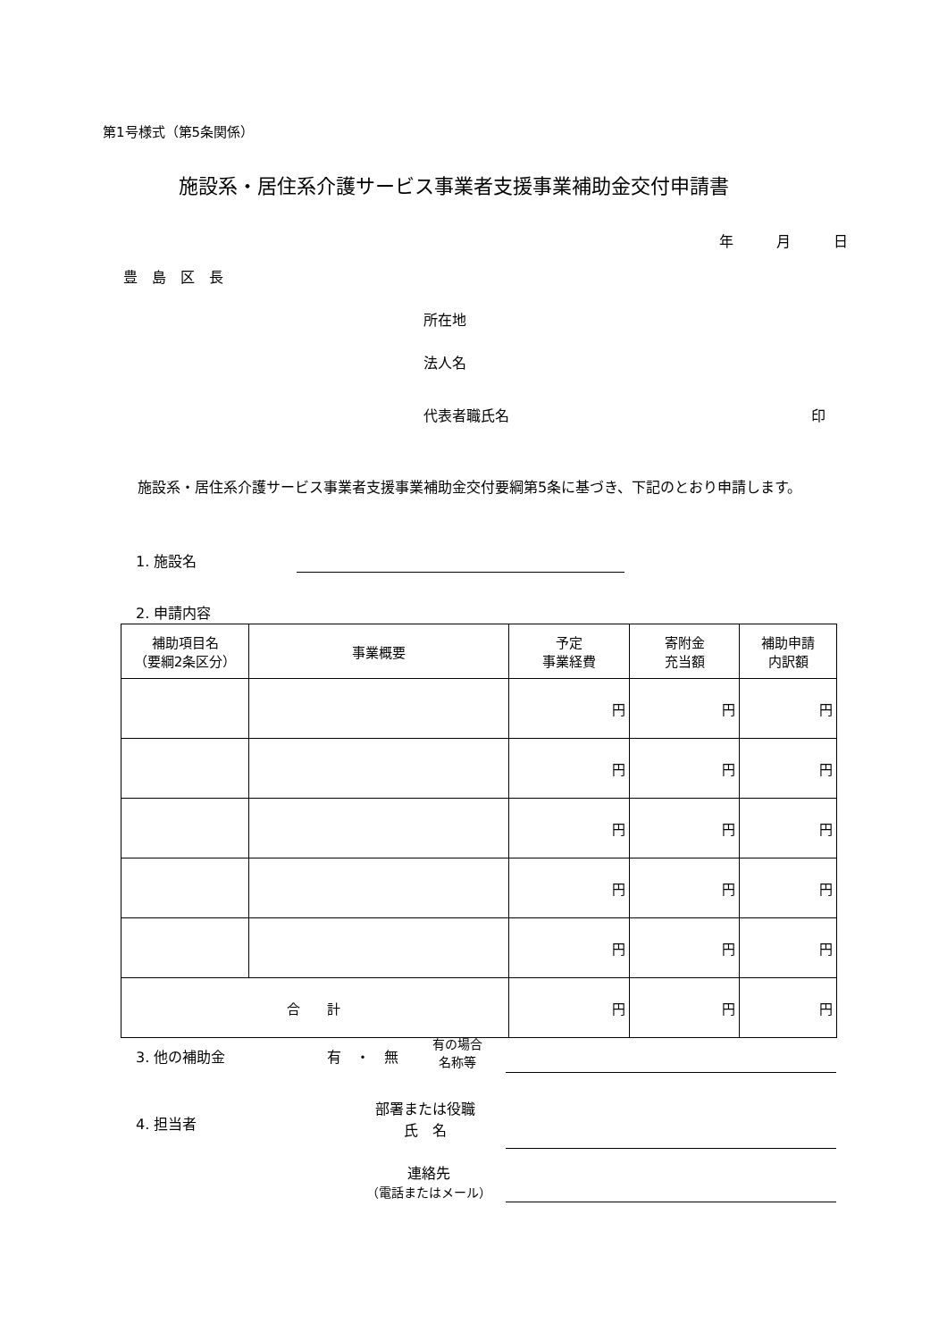第1号様式（第5条関係）
施設系・居住系介護サービス事業者支援事業補助金交付申請書
年　　　月　　　日
豊　島　区　長
所在地
法人名
代表者職氏名 印
　施設系・居住系介護サービス事業者支援事業補助金交付要綱第5条に基づき、下記のとおり申請します。
1. 施設名
2. 申請内容
| 補助項目名 （要綱2条区分） | 事業概要 | 予定 事業経費 | 寄附金 充当額 | 補助申請 内訳額 |
| --- | --- | --- | --- | --- |
| | | 円 | 円 | 円 |
| | | 円 | 円 | 円 |
| | | 円 | 円 | 円 |
| | | 円 | 円 | 円 |
| | | 円 | 円 | 円 |
| 合 計 | | 円 | 円 | 円 |
3. 他の補助金 有　・　無
有の場合
名称等
4. 担当者
部署または役職
氏　名
連絡先
（電話またはメール）